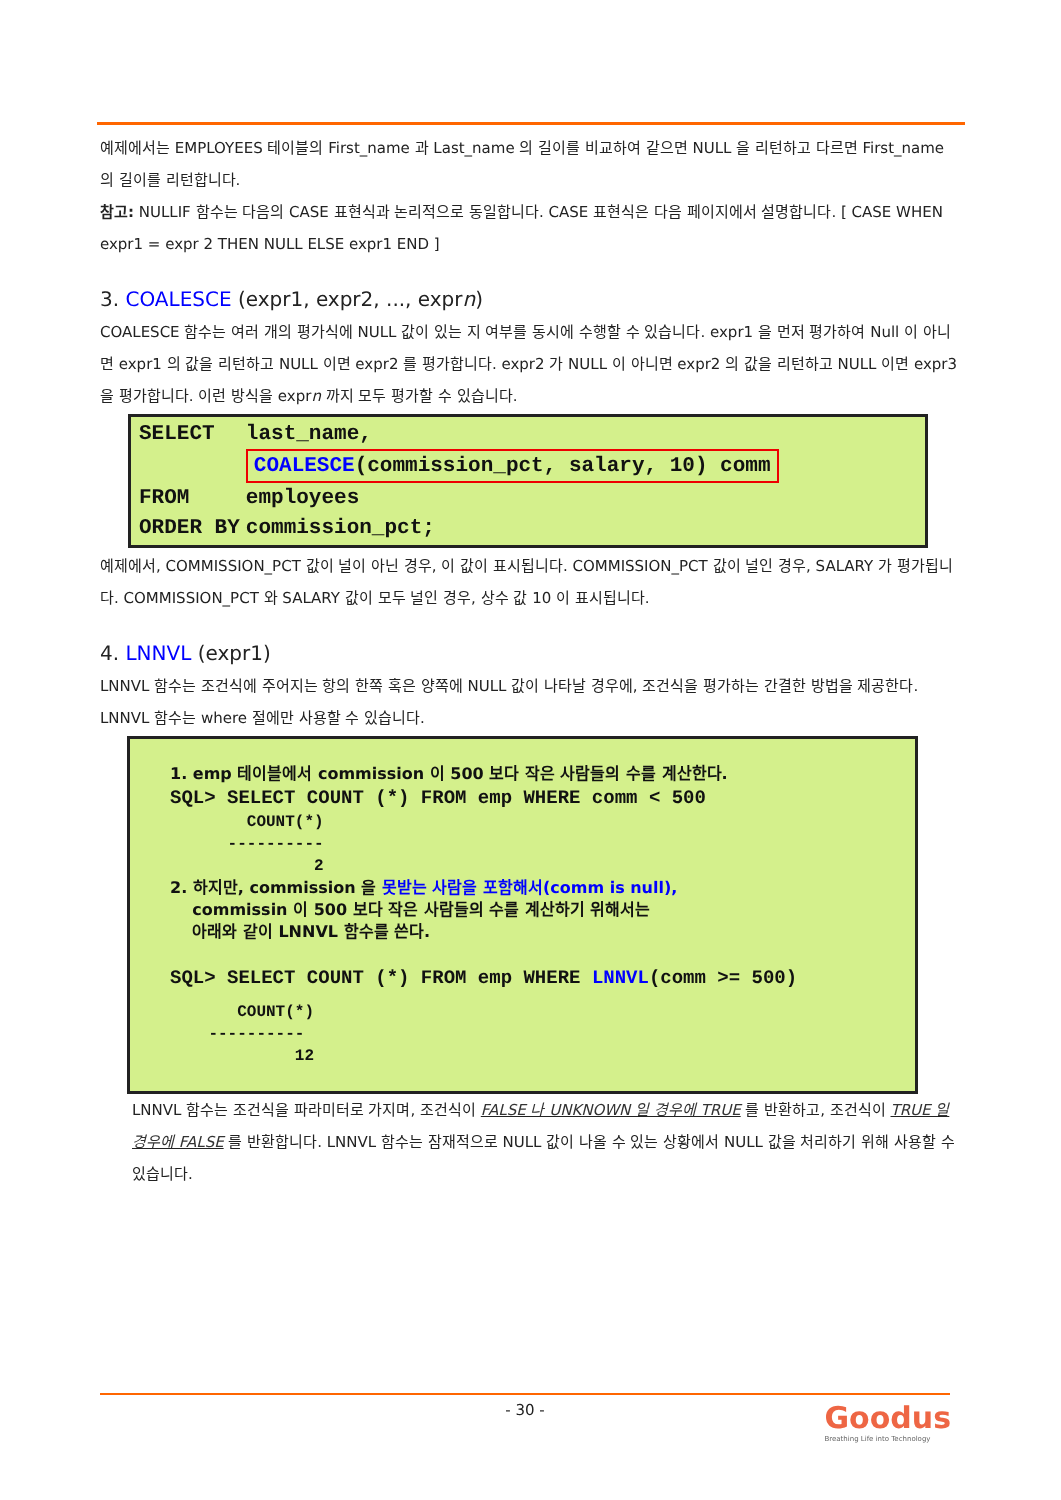예제에서는 EMPLOYEES 테이블의 First_name 과 Last_name 의 길이를 비교하여 같으면 NULL 을 리턴하고 다르면 First_name 의 길이를 리턴합니다.
참고: NULLIF 함수는 다음의 CASE 표현식과 논리적으로 동일합니다. CASE 표현식은 다음 페이지에서 설명합니다. [ CASE WHEN expr1 = expr 2 THEN NULL ELSE expr1 END ]
3. COALESCE (expr1, expr2, ..., exprn)
COALESCE 함수는 여러 개의 평가식에 NULL 값이 있는 지 여부를 동시에 수행할 수 있습니다. expr1 을 먼저 평가하여 Null 이 아니면 expr1 의 값을 리턴하고 NULL 이면 expr2 를 평가합니다. expr2 가 NULL 이 아니면 expr2 의 값을 리턴하고 NULL 이면 expr3 을 평가합니다. 이런 방식을 exprn 까지 모두 평가할 수 있습니다.
| SELECT | last_name, |
| | COALESCE (commission_pct, salary, 10) comm |
| FROM | employees |
| ORDER BY | commission_pct; |
예제에서, COMMISSION_PCT 값이 널이 아닌 경우, 이 값이 표시됩니다. COMMISSION_PCT 값이 널인 경우, SALARY 가 평가됩니다. COMMISSION_PCT 와 SALARY 값이 모두 널인 경우, 상수 값 10 이 표시됩니다.
4. LNNVL (expr1)
LNNVL 함수는 조건식에 주어지는 항의 한쪽 혹은 양쪽에 NULL 값이 나타날 경우에, 조건식을 평가하는 간결한 방법을 제공한다. LNNVL 함수는 where 절에만 사용할 수 있습니다.
1. emp 테이블에서 commission 이 500 보다 작은 사람들의 수를 계산한다.
SQL> SELECT COUNT (*) FROM emp WHERE comm < 500
        COUNT(*)
      ----------
               2
2. 하지만, commission 을 못받는 사람을 포함해서(comm is null),
commissin 이 500 보다 작은 사람들의 수를 계산하기 위해서는
아래와 같이 LNNVL 함수를 쓴다.
SQL> SELECT COUNT (*) FROM emp WHERE LNNVL(comm >= 500)
       COUNT(*)
    ----------
             12
LNNVL 함수는 조건식을 파라미터로 가지며, 조건식이 FALSE 나 UNKNOWN 일 경우에 TRUE 를 반환하고, 조건식이 TRUE 일 경우에 FALSE 를 반환합니다. LNNVL 함수는 잠재적으로 NULL 값이 나올 수 있는 상황에서 NULL 값을 처리하기 위해 사용할 수 있습니다.
- 30 -
Goodus
Breathing Life into Technology